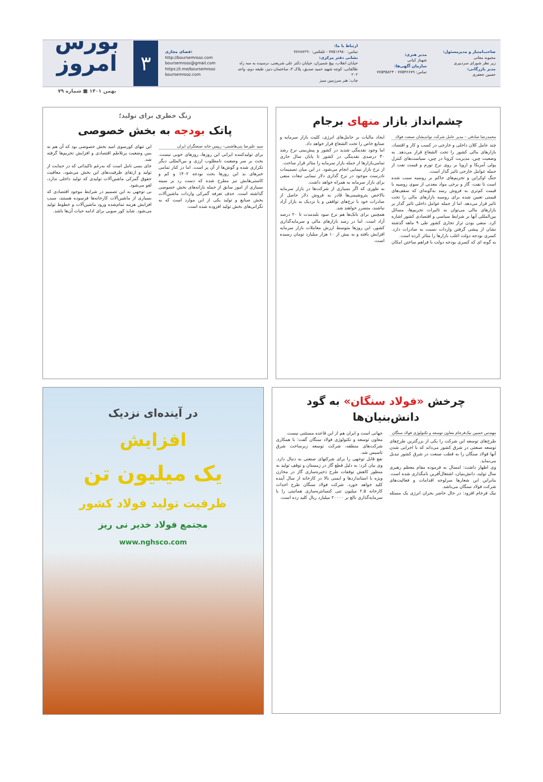صاحب‌امتیاز و مدیرمسئول:
محبوبه مغانی
زیر نظر شورای سردبیری
مدیر بازرگانی:
حسین جعفری
مدیر هنری:
شهناز کیانی
سازمان آگهی‌ها:
تماس: ۷۷۵۳۶۶۷۹ - ۷۷۵۳۵۸۲۳
ارتباط با ما:
تماس: ۷۷۵۱۶۹۸۰ - تلفکس: ۷۷۶۸۷۲۹۰
نشانی دفتر مرکزی:
خیابان انقلاب، پیچ شمیران، خیابان دکتر علی شریعتی، نرسیده به سه راه طالقانی، کوچه شهید حمید صدیق، پلاک ۳، ساختمان دنیز، طبقه دوم، واحد ۲۰۲
چاپ: هنر سرزمین سبز
فضای مجازی:
http://boursemrooz.com
boursemrooz@gmail.com
https://t.me/boursemrooz
boursemrooz.com
۳
بورس امروز
بهمن ۱۴۰۱ ■ شماره ۷۹
چشم‌انداز بازار منهای برجام
محمدرضا صادقی – مدیر عامل شرکت نواندیشان صنعت فولاد
چند عامل کلان داخلی و خارجی در کسب و کار و اقتصاد، بازارهای مالی کشور را تحت الشعاع قرار می‌دهد. به وضعیت چین، مدیریت کرونا در چین، سیاست‌های کنترل پولی آمریکا و اروپا بر روی نرخ تورم و قیمت نفت از جمله عوامل خارجی تاثیر گذار است.
جنگ اوکراین و تحریم‌های حاکم بر روسیه سبب شده است تا نفت، گاز و برخی مواد معدنی از سوی روسیه با قیمت کم‌تری به فروش رسد به‌گونه‌ای که سقف‌های قیمتی تعیین شده برای روسیه بازارهای مالی را تحت تاثیر قرار می‌دهد. اما از جمله عوامل داخلی تاثیر گذار بر بازارهای مالی می‌توان به تاثیرات تحریم‌ها، مسائل بین‌المللی آنها بر شرایط سیاسی و اقتصادی کشور اشاره کرد. منفی بودن تراز تجاری کشور طی ۹ ماهه گذشته نشان از پیشی گرفتن واردات نسبت به صادرات دارد. کسری بودجه دولت اغلب بازارها را متاثر کرده است.
به گونه ای که کسری بودجه دولت با فراهم ساختن امکان ایجاد مالیات بر حامل‌های انرژی، کلیت بازار سرمایه و صنایع خاص را تحت الشعاع قرار خواهد داد.
اما وجود نقدینگی شدید در کشور و پیش‌بینی نرخ رشد ۳۰ درصدی نقدینگی در کشور تا پایان سال جاری تمامی‌بازارها از جمله بازار سرمایه را متاثر قرار ساخت.
از نرخ بازار نیمایی انجام می‌شود. در این میان تصمیمات نادرست موجود در نرخ گذاری دلار نیمایی تبعات منفی برای بازار سرمایه به همراه خواهد داشت.
به طوری که اگر بسیاری از شرکت‌ها در بازار سرمایه بالاخص پتروشیمی‌ها قادر به فروش دلار حاصل از صادرات خود با نرخ‌های توافقی و یا نزدیک به بازار آزاد نباشند، متضرر خواهند شد.
همچنین برای بانک‌ها هم نرخ سود بلندمدت تا ۲۰ درصد آزاد است. اما در رصد بازارهای مالی و سرمایه‌گذاری کشور، این روزها متوسط ارزش معاملات بازار سرمایه افزایش یافته و به بیش از ۱۰ هزار میلیارد تومان رسیده است.
زنگ خطری برای تولید؛
پاتک بودجه به بخش خصوصی
سید علیرضا بنی‌هاشمی– رییس خانه صنعتگران ایران
برای تولیدکننده ایرانی این روزها، روزهای خوبی نیست. بحث بر سر وضعیت نامطلوب ارزی و بین‌المللی دیگر تکراری شده و گوش‌ها از آن پر است. اما در کنار تمامی خبرهای بد این روزها بحث بودجه ۱۴۰۲ و کم و کاستی‌هایش نیز مطرح شده که دست رد بر سینه بسیاری از امور سابق از جمله یارانه‌های بخش خصوصی گذاشته است. حذف تعرفه گمرکی واردات ماشین‌آلات بخش صنایع و تولید یکی از این موارد است که به نگرانی‌های بخش تولید افزوده شده است.
این تنهای کورسوی امید بخش خصوصی بود که آن هم به یمن وضعیت پرتلاطم اقتصادی و افزایش تحریم‌ها گرفته شد.
جای بسی تامل است که به‌رغم تاکیداتی که در حمایت از تولید و ارتقای ظرفیت‌های این بخش می‌شود، معافیت حقوق گمرکی ماشین‌آلات تولیدی که تولید داخلی ندارد، لغو می‌شود.
بی توجهی به این تصمیم در شرایط موجود اقتصادی که بسیاری از ماشین‌آلات کارخانه‌ها فرسوده هستند، سبب افزایش هزینه تمام‌شده ورود ماشین‌آلات و خطوط تولید می‌شود. شاید کور سویی برای ادامه حیات آن‌ها باشد.
چرخش «فولاد سنگان» به گود دانش‌بنیان‌ها
مهندس حسین نیک‌فرجام معاون توسعه و تکنولوژی فولاد سنگان
طرح‌های توسعه این شرکت را یکی از بزرگترین طرح‌های توسعه صنعتی در شرق کشور می‌داند که با اجرایی شدن آنها فولاد سنگان را به قطب صنعت در شرق کشور تبدیل می‌نماید.
وی اظهار داشت: امسال به فرموده مقام معظم رهبری سال تولید، دانش‌بنیان، اشتغال‌آفرین نامگذاری شده است. بنابراین این شعارها سرلوحه اقدامات و فعالیت‌های شرکت فولاد سنگان می‌باشد.
نیک فرجام افزود: در حال حاضر بحران انرژی یک مسئله جهانی است و ایران هم از این قاعده مستثنی نیست.
معاون توسعه و تکنولوژی فولاد سنگان گفت: با همکاری شرکت‌های منطقه، شرکت توسعه زیرساخت شرق تاسیس شد.
نفع قابل توجهی را برای شرکتهای صنعتی به دنبال دارد. وی بیان کرد: به دلیل قطع گاز در زمستان و توقف تولید به منظور کاهش توقفات طرح ذخیره‌سازی گاز در مخازن ویژه با استانداردها و ایمنی بالا در کارخانه از سال آینده کلید خواهد خورد. شرکت فولاد سنگان طرح احداث کارخانه ۲.۵ میلیون تنی کنسانتره‌سازی هماتیتی را با سرمایه‌گذاری بالغ بر ۲۰۰۰۰ میلیارد ریال کلید زده است.
در آینده‌ای نزدیک
افزایش
یک میلیون تن
ظرفیت تولید فولاد کشور
مجتمع فولاد خدیر نی ریز
www.nghsco.com